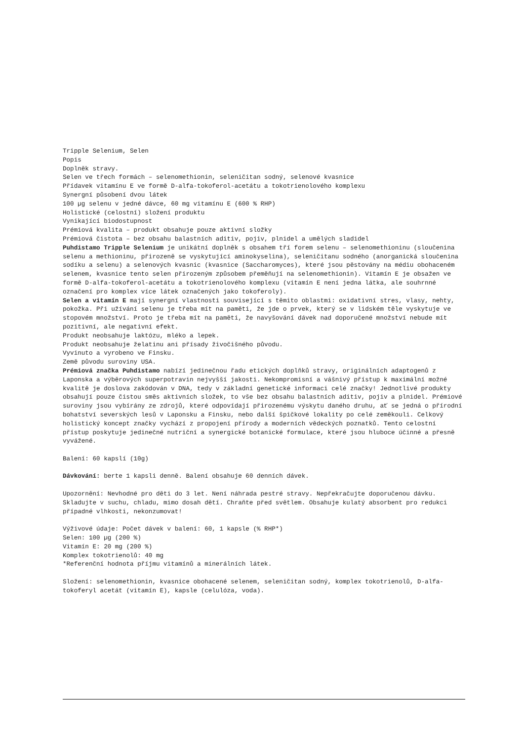Tripple Selenium, Selen
Popis
Doplněk stravy.
Selen ve třech formách – selenomethionin, seleničitan sodný, selenové kvasnice
Přídavek vitamínu E ve formě D-alfa-tokoferol-acetátu a tokotrienolového komplexu
Synergní působení dvou látek
100 µg selenu v jedné dávce, 60 mg vitamínu E (600 % RHP)
Holistické (celostní) složení produktu
Vynikající biodostupnost
Prémiová kvalita – produkt obsahuje pouze aktivní složky
Prémiová čistota – bez obsahu balastních aditiv, pojiv, plnidel a umělých sladidel
Puhdistamo Tripple Selenium je unikátní doplněk s obsahem tří forem selenu – selenomethioninu (sloučenina selenu a methioninu, přirozeně se vyskytující aminokyselina), seleničitanu sodného (anorganická sloučenina sodíku a selenu) a selenových kvasnic (kvasnice (Saccharomyces), které jsou pěstovány na médiu obohaceném selenem, kvasnice tento selen přirozeným způsobem přeměňují na selenomethionin). Vitamín E je obsažen ve formě D-alfa-tokoferol-acetátu a tokotrienolového komplexu (vitamín E není jedna látka, ale souhrnné označení pro komplex více látek označených jako tokoferoly).
Selen a vitamín E mají synergní vlastnosti související s těmito oblastmi: oxidativní stres, vlasy, nehty, pokožka. Při užívání selenu je třeba mít na paměti, že jde o prvek, který se v lidském těle vyskytuje ve stopovém množství. Proto je třeba mít na paměti, že navyšování dávek nad doporučené množství nebude mít pozitivní, ale negativní efekt.
Produkt neobsahuje laktózu, mléko a lepek.
Produkt neobsahuje želatinu ani přísady živočišného původu.
Vyvinuto a vyrobeno ve Finsku.
Země původu suroviny USA.
Prémiová značka Puhdistamo nabízí jedinečnou řadu etických doplňků stravy, originálních adaptogenů z Laponska a výběrových superpotravin nejvyšší jakosti. Nekompromisní a vášnivý přístup k maximální možné kvalitě je doslova zakódován v DNA, tedy v základní genetické informaci celé značky! Jednotlivé produkty obsahují pouze čistou směs aktivních složek, to vše bez obsahu balastních aditiv, pojiv a plnidel. Prémiové suroviny jsou vybírány ze zdrojů, které odpovídají přirozenému výskytu daného druhu, ať se jedná o přírodní bohatství severských lesů v Laponsku a Finsku, nebo další špičkové lokality po celé zeměkouli. Celkový holistický koncept značky vychází z propojení přírody a moderních vědeckých poznatků. Tento celostní přístup poskytuje jedinečné nutriční a synergické botanické formulace, které jsou hluboce účinné a přesně vyvážené.
Balení: 60 kapslí (10g)
Dávkování: berte 1 kapsli denně. Balení obsahuje 60 denních dávek.
Upozornění: Nevhodné pro děti do 3 let. Není náhrada pestré stravy. Nepřekračujte doporučenou dávku. Skladujte v suchu, chladu, mimo dosah dětí. Chraňte před světlem. Obsahuje kulatý absorbent pro redukci případné vlhkosti, nekonzumovat!
Výživové údaje: Počet dávek v balení: 60, 1 kapsle (% RHP*)
Selen: 100 µg (200 %)
Vitamín E: 20 mg (200 %)
Komplex tokotrienolů: 40 mg
*Referenční hodnota příjmu vitamínů a minerálních látek.
Složení: selenomethionin, kvasnice obohacené selenem, seleničitan sodný, komplex tokotrienolů, D-alfa-tokoferyl acetát (vitamín E), kapsle (celulóza, voda).